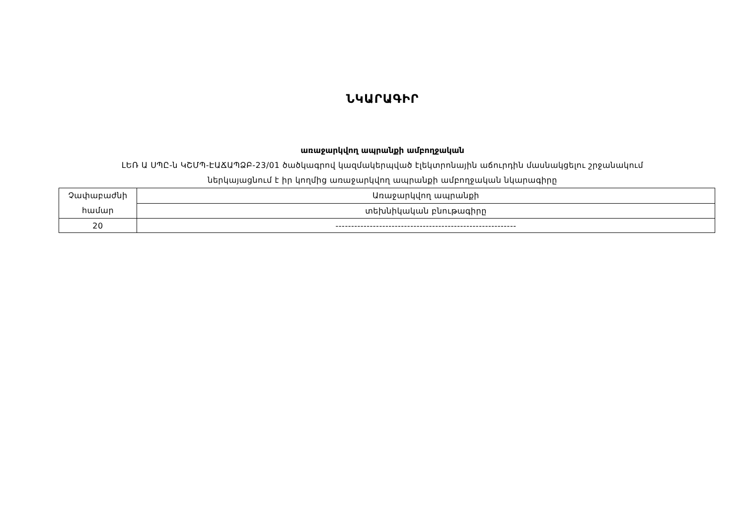ՆԿԱՐԱԳԻՐ
առաջարկվող ապրանքի ամբողջական
ԼԵՌ Ա ՍՊԸ-ն ԿՇՄՊ-ԷԱՃԱՊՁԲ-23/01 ծածկագրով կազմակերպված էլեկտրոնային աճուրդին մասնակցելու շրջանակում
ներկայացնում է իր կողմից առաջարկվող ապրանքի ամբողջական նկարագիրը
| Չափաբաժնի համար | Առաջարկվող ապրանքի |
| | տեխնիկական բնութագիրը |
| 20 | ---------------------------------------------------------- |